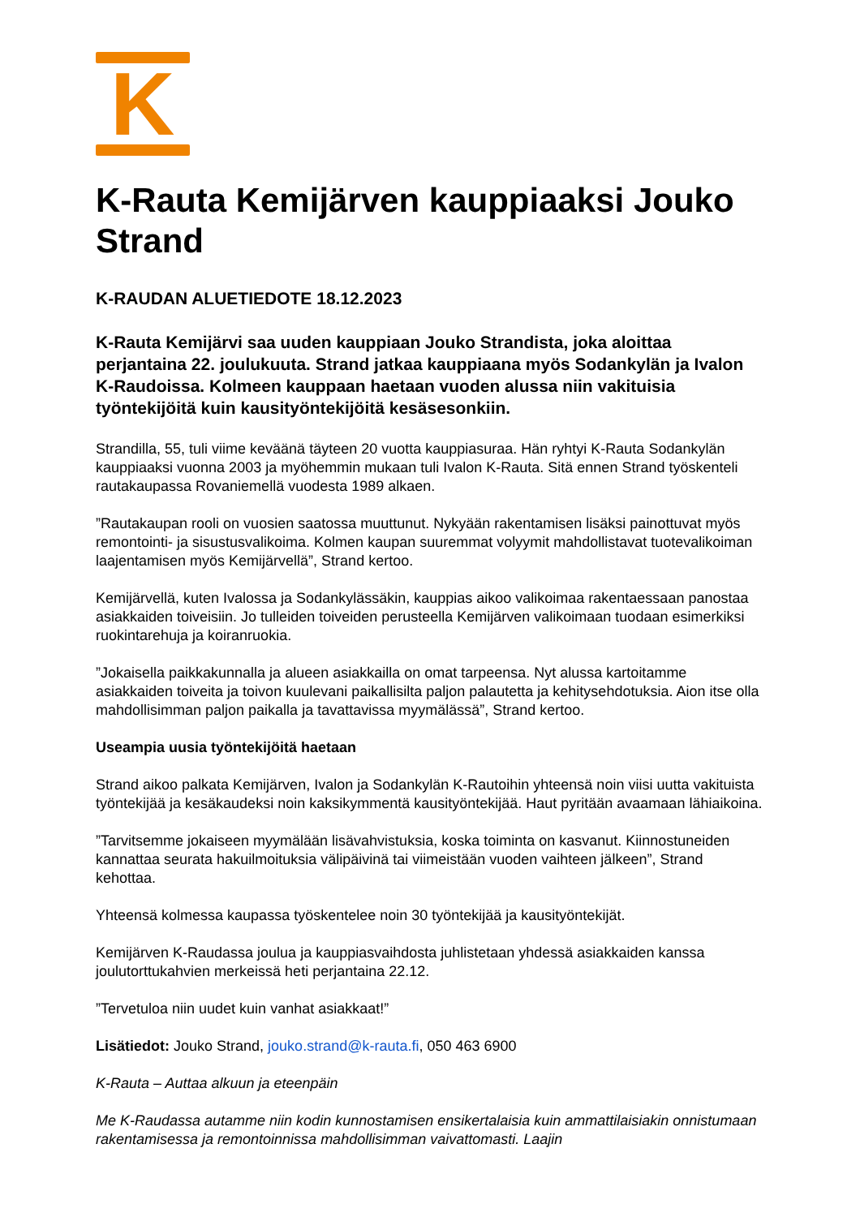K
K-Rauta Kemijärven kauppiaaksi Jouko Strand
K-RAUDAN ALUETIEDOTE 18.12.2023
K-Rauta Kemijärvi saa uuden kauppiaan Jouko Strandista, joka aloittaa perjantaina 22. joulukuuta. Strand jatkaa kauppiaana myös Sodankylän ja Ivalon K-Raudoissa. Kolmeen kauppaan haetaan vuoden alussa niin vakituisia työntekijöitä kuin kausityöntekijöitä kesäsesonkiin.
Strandilla, 55, tuli viime keväänä täyteen 20 vuotta kauppiasuraa. Hän ryhtyi K-Rauta Sodankylän kauppiaaksi vuonna 2003 ja myöhemmin mukaan tuli Ivalon K-Rauta. Sitä ennen Strand työskenteli rautakaupassa Rovaniemellä vuodesta 1989 alkaen.
”Rautakaupan rooli on vuosien saatossa muuttunut. Nykyään rakentamisen lisäksi painottuvat myös remontointi- ja sisustusvalikoima. Kolmen kaupan suuremmat volyymit mahdollistavat tuotevalikoiman laajentamisen myös Kemijärvellä”, Strand kertoo.
Kemijärvellä, kuten Ivalossa ja Sodankylässäkin, kauppias aikoo valikoimaa rakentaessaan panostaa asiakkaiden toiveisiin. Jo tulleiden toiveiden perusteella Kemijärven valikoimaan tuodaan esimerkiksi ruokintarehuja ja koiranruokia.
”Jokaisella paikkakunnalla ja alueen asiakkailla on omat tarpeensa. Nyt alussa kartoitamme asiakkaiden toiveita ja toivon kuulevani paikallisilta paljon palautetta ja kehitysehdotuksia. Aion itse olla mahdollisimman paljon paikalla ja tavattavissa myymälässä”, Strand kertoo.
Useampia uusia työntekijöitä haetaan
Strand aikoo palkata Kemijärven, Ivalon ja Sodankylän K-Rautoihin yhteensä noin viisi uutta vakituista työntekijää ja kesäkaudeksi noin kaksikymmentä kausityöntekijää. Haut pyritään avaamaan lähiaikoina.
”Tarvitsemme jokaiseen myymälään lisävahvistuksia, koska toiminta on kasvanut. Kiinnostuneiden kannattaa seurata hakuilmoituksia välipäivinä tai viimeistään vuoden vaihteen jälkeen”, Strand kehottaa.
Yhteensä kolmessa kaupassa työskentelee noin 30 työntekijää ja kausityöntekijät.
Kemijärven K-Raudassa joulua ja kauppiasvaihdosta juhlistetaan yhdessä asiakkaiden kanssa joulutorttukahvien merkeissä heti perjantaina 22.12.
”Tervetuloa niin uudet kuin vanhat asiakkaat!”
Lisätiedot: Jouko Strand, jouko.strand@k-rauta.fi, 050 463 6900
K-Rauta – Auttaa alkuun ja eteenpäin
Me K-Raudassa autamme niin kodin kunnostamisen ensikertalaisia kuin ammattilaisiakin onnistumaan rakentamisessa ja remontoinnissa mahdollisimman vaivattomasti. Laajin